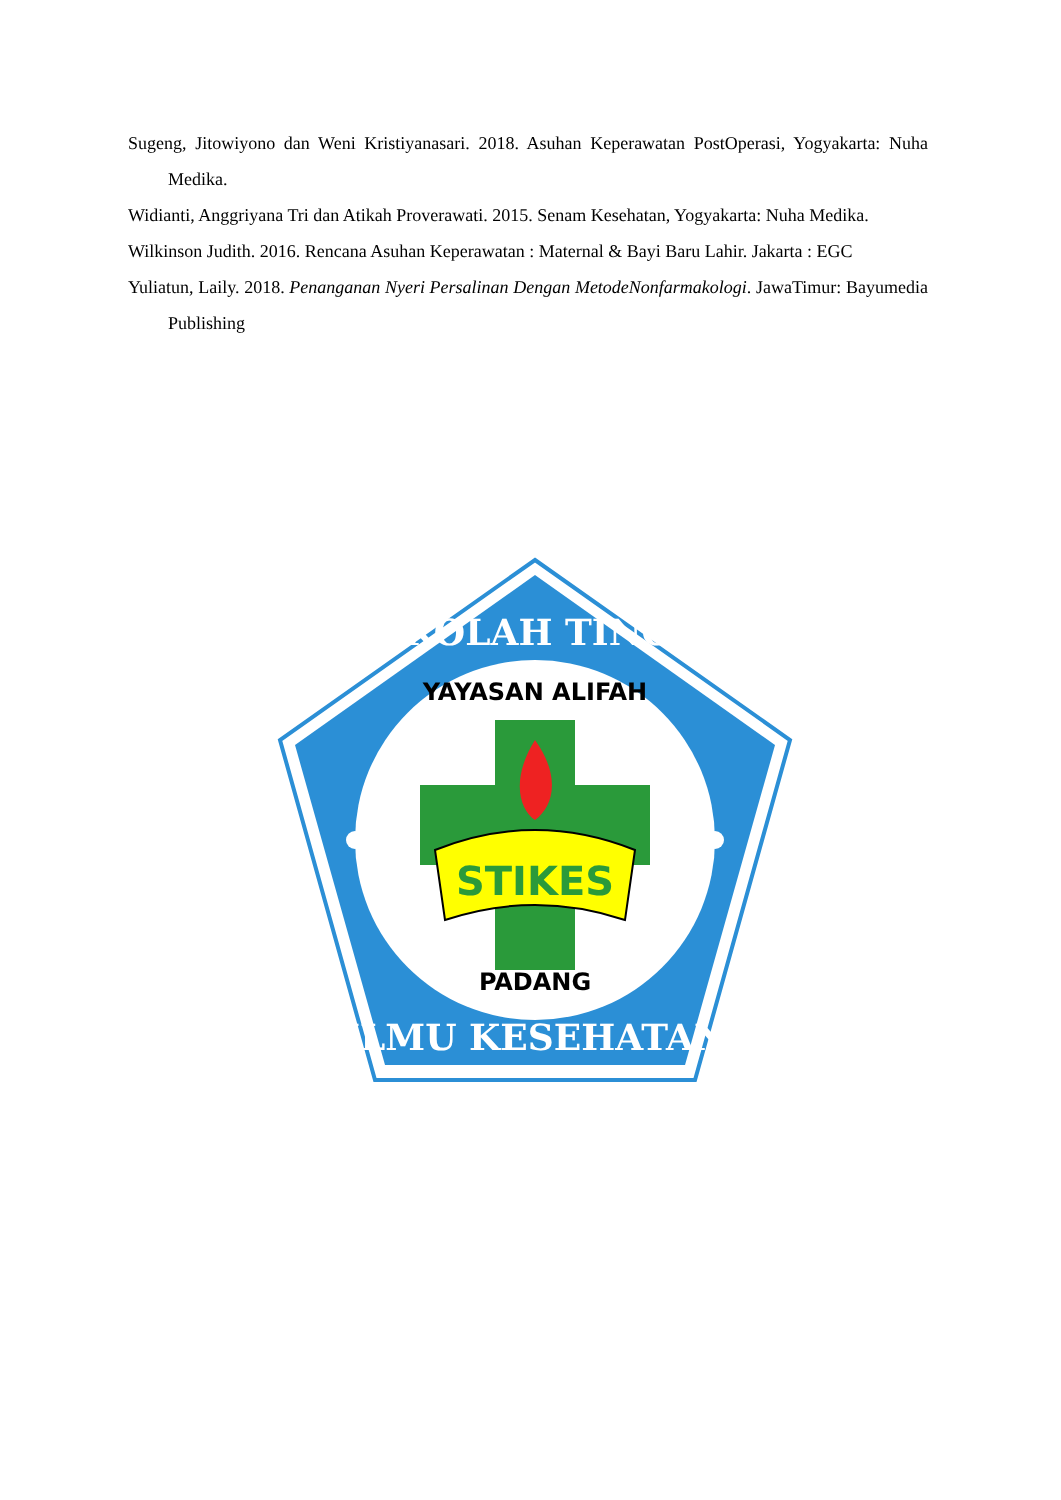Sugeng, Jitowiyono dan Weni Kristiyanasari. 2018. Asuhan Keperawatan PostOperasi, Yogyakarta: Nuha Medika.
Widianti, Anggriyana Tri dan Atikah Proverawati. 2015. Senam Kesehatan, Yogyakarta: Nuha Medika.
Wilkinson Judith. 2016. Rencana Asuhan Keperawatan : Maternal & Bayi Baru Lahir. Jakarta : EGC
Yuliatun, Laily. 2018. Penanganan Nyeri Persalinan Dengan MetodeNonfarmakologi. JawaTimur: Bayumedia Publishing
STIKES
YAYASAN ALIFAH
PADANG
SEKOLAH TINGGI
ILMU KESEHATAN